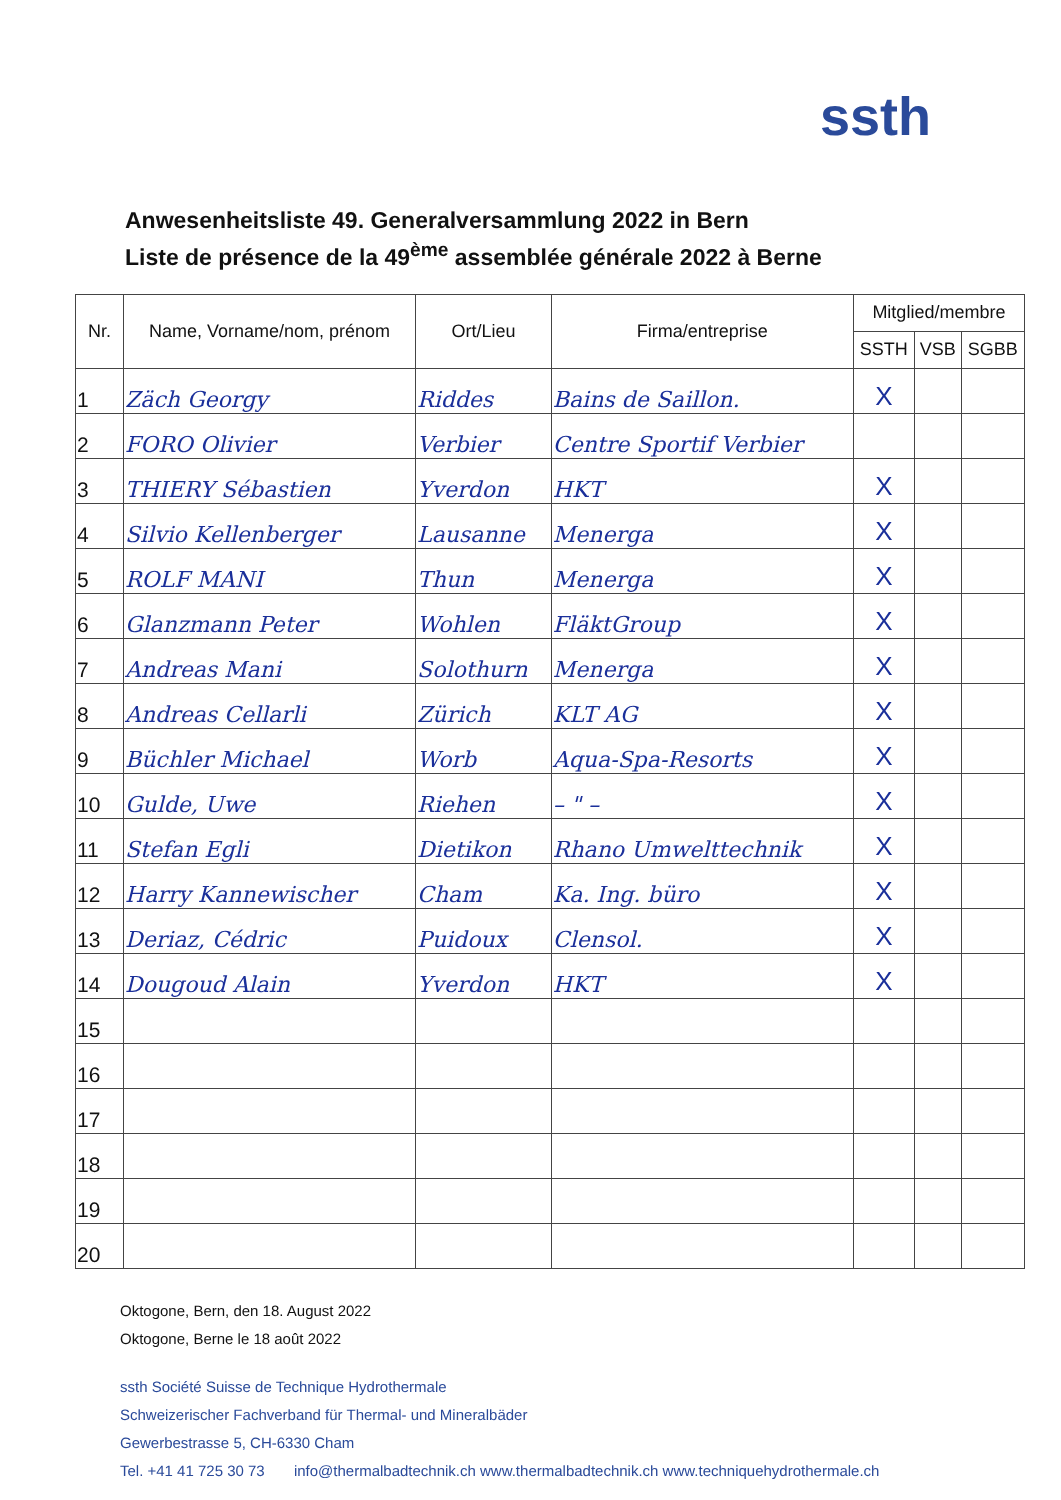ssth
Anwesenheitsliste 49. Generalversammlung 2022 in Bern
Liste de présence de la 49<sup>ème</sup> assemblée générale 2022 à Berne
| Nr. | Name, Vorname/nom, prénom | Ort/Lieu | Firma/entreprise | Mitglied/membre | | |
| --- | --- | --- | --- | --- | --- | --- |
| | | | | SSTH | VSB | SGBB |
| 1 | Zäch Georgy | Riddes | Bains de Saillon. | X | | |
| 2 | FORO Olivier | Verbier | Centre Sportif Verbier | | | |
| 3 | THIERY Sébastien | Yverdon | HKT | X | | |
| 4 | Silvio Kellenberger | Lausanne | Menerga | X | | |
| 5 | ROLF MANI | Thun | Menerga | X | | |
| 6 | Glanzmann Peter | Wohlen | FläktGroup | X | | |
| 7 | Andreas Mani | Solothurn | Menerga | X | | |
| 8 | Andreas Cellarli | Zürich | KLT AG | X | | |
| 9 | Büchler Michael | Worb | Aqua-Spa-Resorts | X | | |
| 10 | Gulde, Uwe | Riehen | – " – | X | | |
| 11 | Stefan Egli | Dietikon | Rhano Umwelttechnik | X | | |
| 12 | Harry Kannewischer | Cham | Ka. Ing. büro | X | | |
| 13 | Deriaz, Cédric | Puidoux | Clensol. | X | | |
| 14 | Dougoud Alain | Yverdon | HKT | X | | |
| 15 | | | | | | |
| 16 | | | | | | |
| 17 | | | | | | |
| 18 | | | | | | |
| 19 | | | | | | |
| 20 | | | | | | |
Oktogone, Bern, den 18. August 2022
Oktogone, Berne le 18 août 2022
ssth Société Suisse de Technique Hydrothermale
Schweizerischer Fachverband für Thermal- und Mineralbäder
Gewerbestrasse 5, CH-6330 Cham
Tel. +41 41 725 30 73 info@thermalbadtechnik.ch www.thermalbadtechnik.ch www.techniquehydrothermale.ch